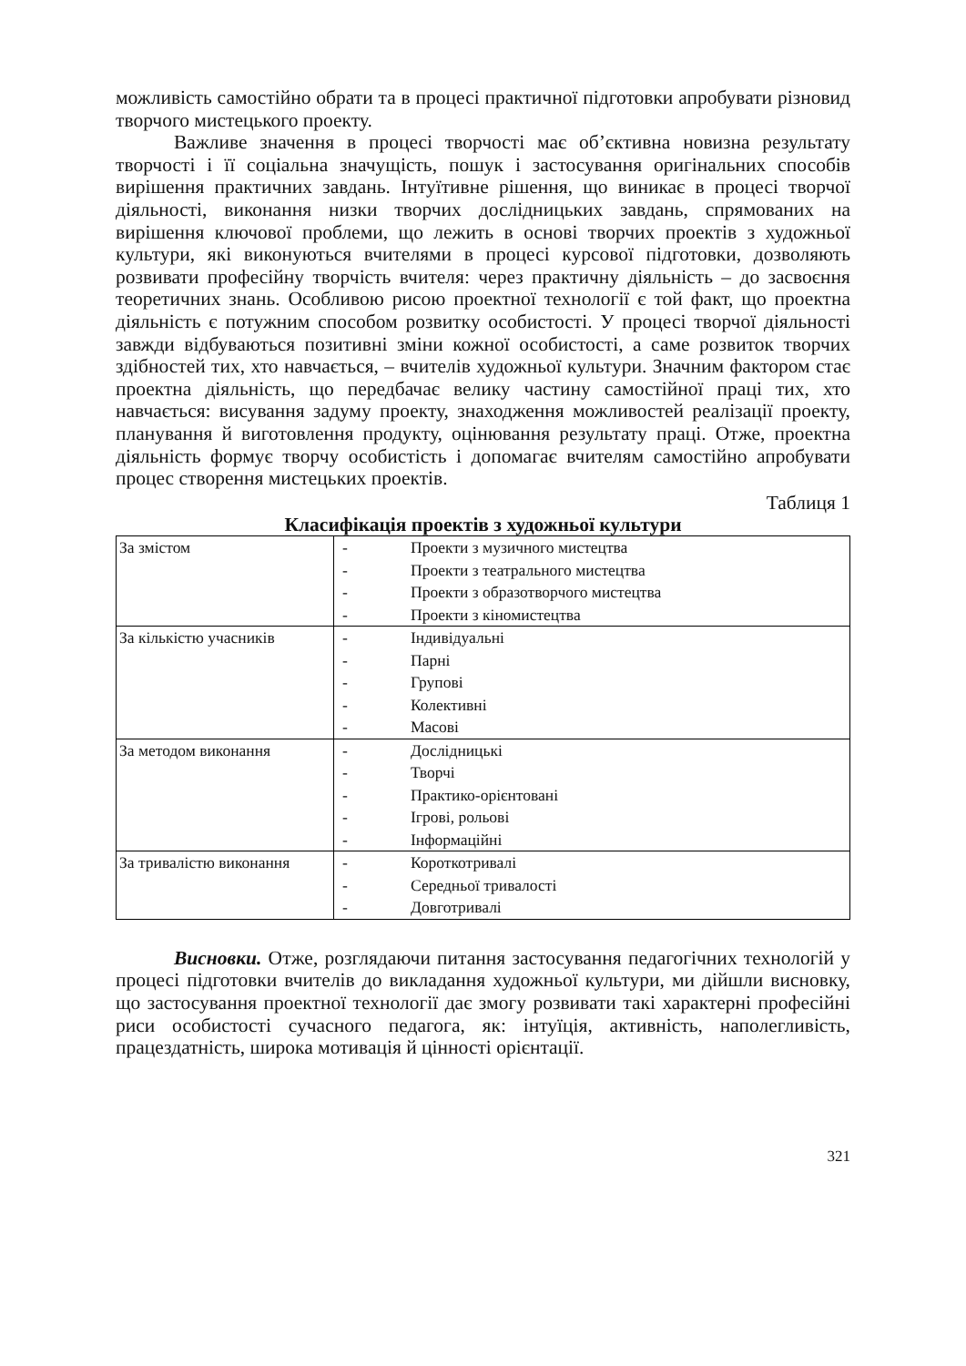можливість самостійно обрати та в процесі практичної підготовки апробувати різновид творчого мистецького проекту.
Важливе значення в процесі творчості має об’єктивна новизна результату творчості і її соціальна значущість, пошук і застосування оригінальних способів вирішення практичних завдань. Інтуїтивне рішення, що виникає в процесі творчої діяльності, виконання низки творчих дослідницьких завдань, спрямованих на вирішення ключової проблеми, що лежить в основі творчих проектів з художньої культури, які виконуються вчителями в процесі курсової підготовки, дозволяють розвивати професійну творчість вчителя: через практичну діяльність – до засвоєння теоретичних знань. Особливою рисою проектної технології є той факт, що проектна діяльність є потужним способом розвитку особистості. У процесі творчої діяльності завжди відбуваються позитивні зміни кожної особистості, а саме розвиток творчих здібностей тих, хто навчається, – вчителів художньої культури. Значним фактором стає проектна діяльність, що передбачає велику частину самостійної праці тих, хто навчається: висування задуму проекту, знаходження можливостей реалізації проекту, планування й виготовлення продукту, оцінювання результату праці. Отже, проектна діяльність формує творчу особистість і допомагає вчителям самостійно апробувати процес створення мистецьких проектів.
Таблиця 1
Класифікація проектів з художньої культури
| За змістом | - Проекти з музичного мистецтва - Проекти з театрального мистецтва - Проекти з образотворчого мистецтва - Проекти з кіномистецтва |
| За кількістю учасників | - Індивідуальні - Парні - Групові - Колективні - Масові |
| За методом виконання | - Дослідницькі - Творчі - Практико-орієнтовані - Ігрові, рольові - Інформаційні |
| За тривалістю виконання | - Короткотривалі - Середньої тривалості - Довготривалі |
Висновки. Отже, розглядаючи питання застосування педагогічних технологій у процесі підготовки вчителів до викладання художньої культури, ми дійшли висновку, що застосування проектної технології дає змогу розвивати такі характерні професійні риси особистості сучасного педагога, як: інтуїція, активність, наполегливість, працездатність, широка мотивація й цінності орієнтації.
321